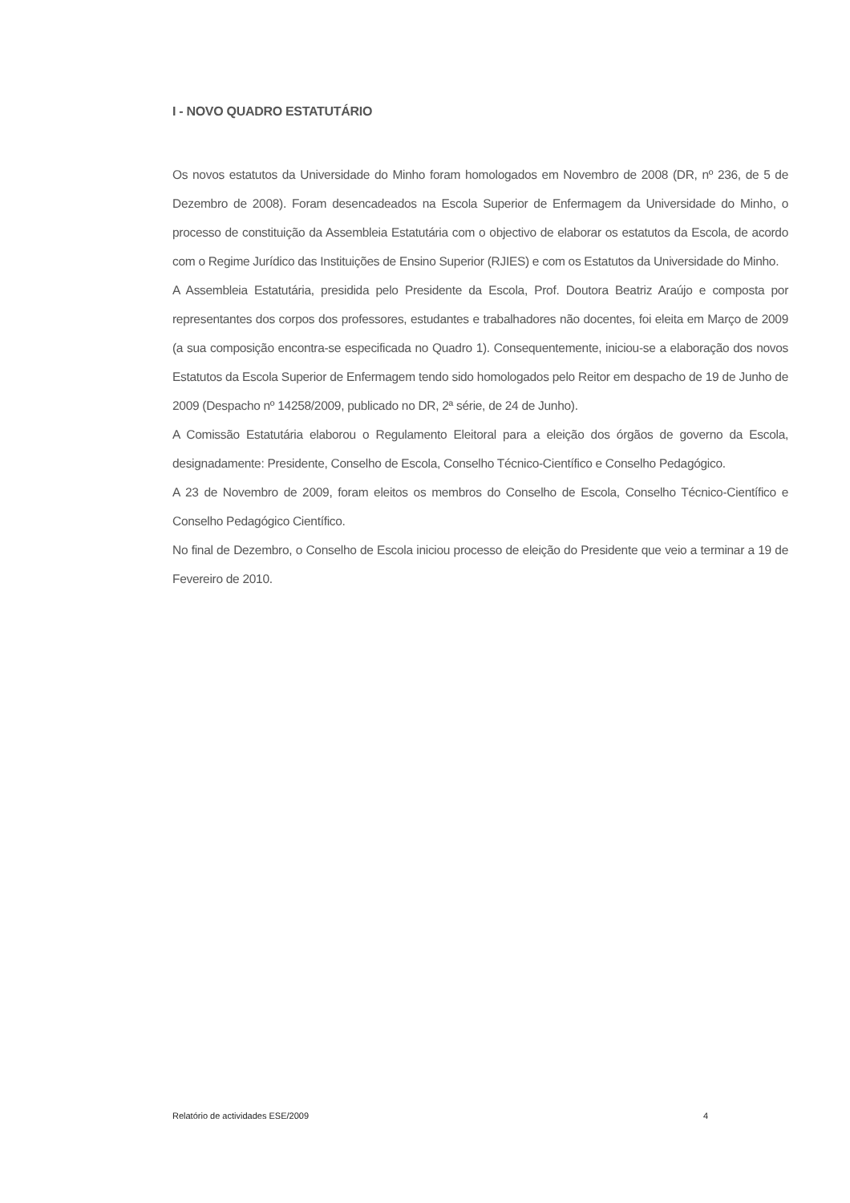I - NOVO QUADRO ESTATUTÁRIO
Os novos estatutos da Universidade do Minho foram homologados em Novembro de 2008 (DR, nº 236, de 5 de Dezembro de 2008). Foram desencadeados na Escola Superior de Enfermagem da Universidade do Minho, o processo de constituição da Assembleia Estatutária com o objectivo de elaborar os estatutos da Escola, de acordo com o Regime Jurídico das Instituições de Ensino Superior (RJIES) e com os Estatutos da Universidade do Minho.
A Assembleia Estatutária, presidida pelo Presidente da Escola, Prof. Doutora Beatriz Araújo e composta por representantes dos corpos dos professores, estudantes e trabalhadores não docentes, foi eleita em Março de 2009 (a sua composição encontra-se especificada no Quadro 1). Consequentemente, iniciou-se a elaboração dos novos Estatutos da Escola Superior de Enfermagem tendo sido homologados pelo Reitor em despacho de 19 de Junho de 2009 (Despacho nº 14258/2009, publicado no DR, 2ª série, de 24 de Junho).
A Comissão Estatutária elaborou o Regulamento Eleitoral para a eleição dos órgãos de governo da Escola, designadamente: Presidente, Conselho de Escola, Conselho Técnico-Científico e Conselho Pedagógico.
A 23 de Novembro de 2009, foram eleitos os membros do Conselho de Escola, Conselho Técnico-Científico e Conselho Pedagógico Científico.
No final de Dezembro, o Conselho de Escola iniciou processo de eleição do Presidente que veio a terminar a 19 de Fevereiro de 2010.
Relatório de actividades ESE/2009 4